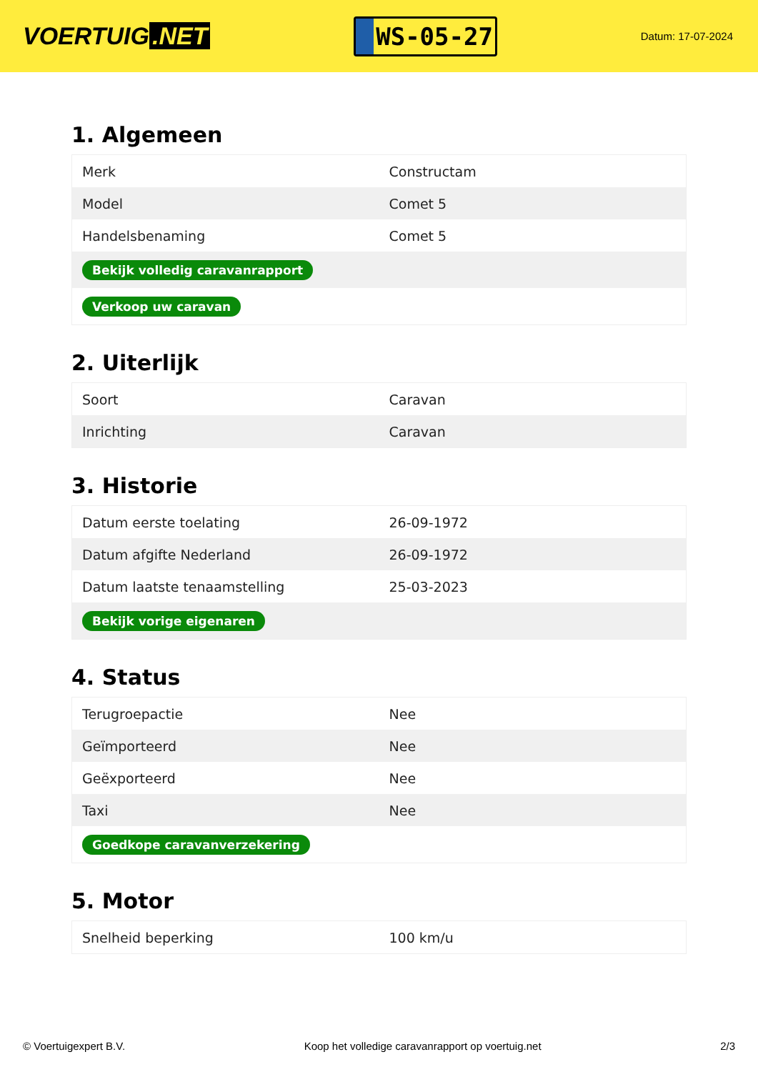VOERTUIG.NET
WS-05-27
Datum: 17-07-2024
1. Algemeen
| Merk | Constructam |
| Model | Comet 5 |
| Handelsbenaming | Comet 5 |
| Bekijk volledig caravanrapport | |
| Verkoop uw caravan | |
2. Uiterlijk
| Soort | Caravan |
| Inrichting | Caravan |
3. Historie
| Datum eerste toelating | 26-09-1972 |
| Datum afgifte Nederland | 26-09-1972 |
| Datum laatste tenaamstelling | 25-03-2023 |
| Bekijk vorige eigenaren | |
4. Status
| Terugroepactie | Nee |
| Geïmporteerd | Nee |
| Geëxporteerd | Nee |
| Taxi | Nee |
| Goedkope caravanverzekering | |
5. Motor
| Snelheid beperking | 100 km/u |
© Voertuigexpert B.V. Koop het volledige caravanrapport op voertuig.net 2/3